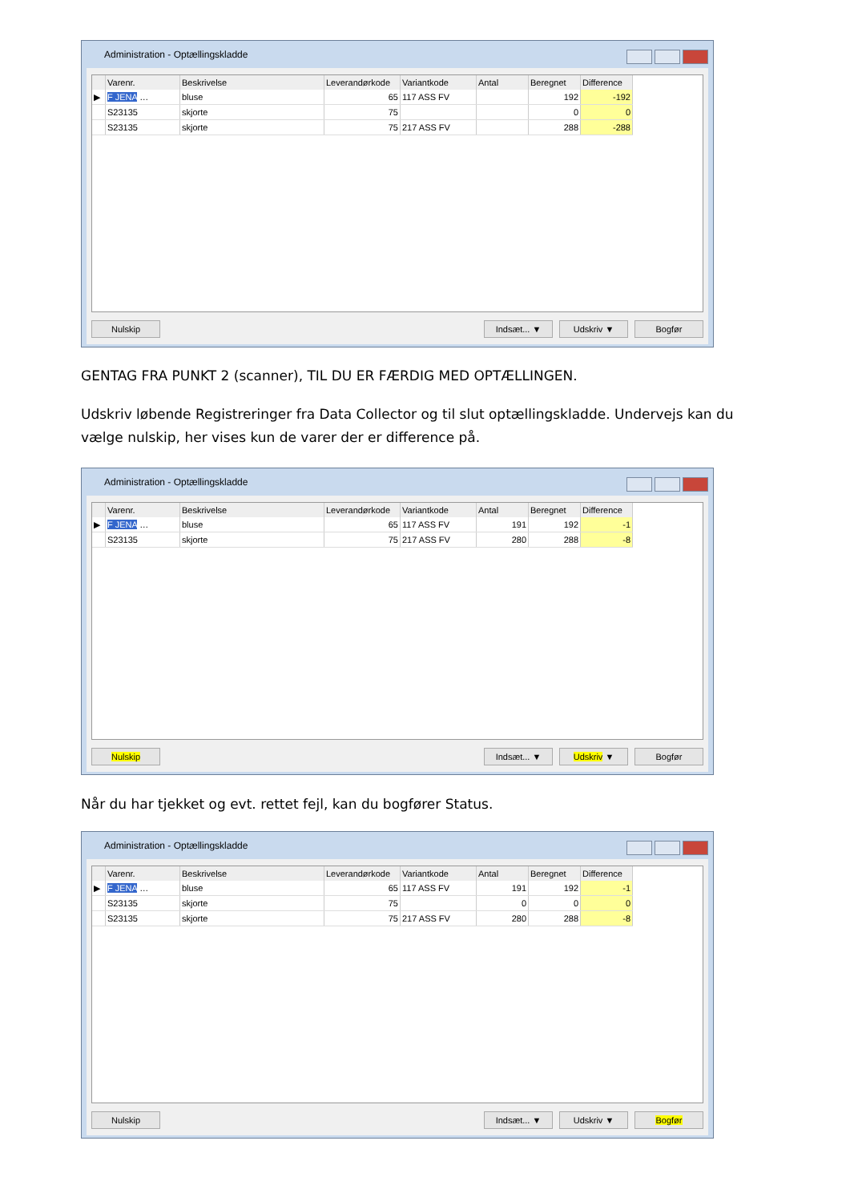Administration - Optællingskladde
| | Varenr. | Beskrivelse | Leverandørkode | Variantkode | Antal | Beregnet | Difference |
| --- | --- | --- | --- | --- | --- | --- | --- |
| ▶ | F JENA … | bluse | 65 | 117 ASS FV | | 192 | -192 |
| | S23135 | skjorte | 75 | | | 0 | 0 |
| | S23135 | skjorte | 75 | 217 ASS FV | | 288 | -288 |
Nulskip Indsæt... ▼ Udskriv ▼ Bogfør
GENTAG FRA PUNKT 2 (scanner), TIL DU ER FÆRDIG MED OPTÆLLINGEN.
Udskriv løbende Registreringer fra Data Collector og til slut optællingskladde. Undervejs kan du vælge nulskip, her vises kun de varer der er difference på.
Administration - Optællingskladde
| | Varenr. | Beskrivelse | Leverandørkode | Variantkode | Antal | Beregnet | Difference |
| --- | --- | --- | --- | --- | --- | --- | --- |
| ▶ | F JENA … | bluse | 65 | 117 ASS FV | 191 | 192 | -1 |
| | S23135 | skjorte | 75 | 217 ASS FV | 280 | 288 | -8 |
Nulskip Indsæt... ▼ Udskriv ▼ Bogfør
Når du har tjekket og evt. rettet fejl, kan du bogfører Status.
Administration - Optællingskladde
| | Varenr. | Beskrivelse | Leverandørkode | Variantkode | Antal | Beregnet | Difference |
| --- | --- | --- | --- | --- | --- | --- | --- |
| ▶ | F JENA … | bluse | 65 | 117 ASS FV | 191 | 192 | -1 |
| | S23135 | skjorte | 75 | | 0 | 0 | 0 |
| | S23135 | skjorte | 75 | 217 ASS FV | 280 | 288 | -8 |
Nulskip Indsæt... ▼ Udskriv ▼ Bogfør